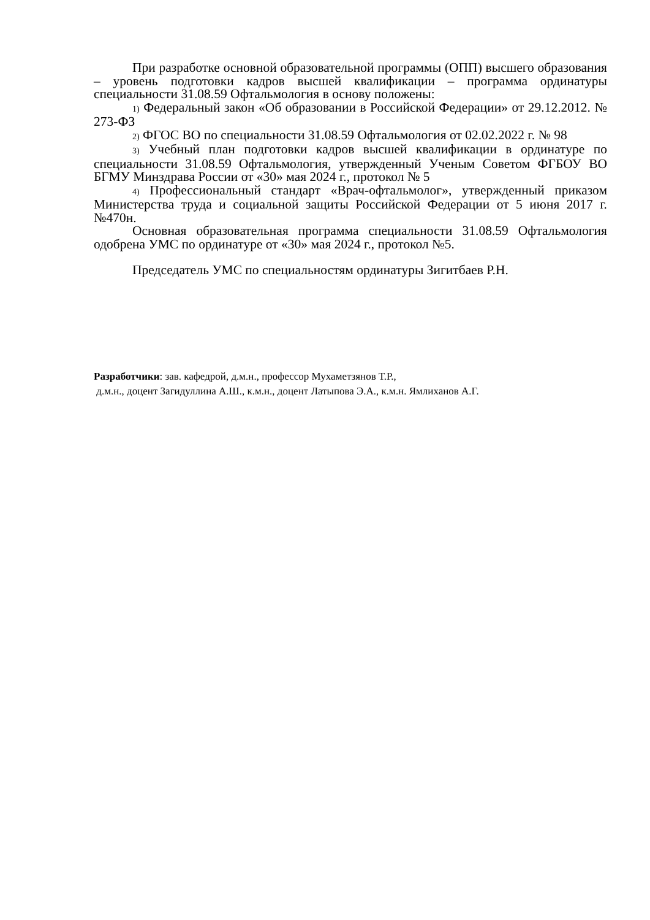При разработке основной образовательной программы (ОПП) высшего образования – уровень подготовки кадров высшей квалификации – программа ординатуры специальности 31.08.59 Офтальмология в основу положены:
1) Федеральный закон «Об образовании в Российской Федерации» от 29.12.2012. № 273-ФЗ
2) ФГОС ВО по специальности 31.08.59 Офтальмология от 02.02.2022 г. № 98
3) Учебный план подготовки кадров высшей квалификации в ординатуре по специальности 31.08.59 Офтальмология, утвержденный Ученым Советом ФГБОУ ВО БГМУ Минздрава России от «30» мая 2024 г., протокол № 5
4) Профессиональный стандарт «Врач-офтальмолог», утвержденный приказом Министерства труда и социальной защиты Российской Федерации от 5 июня 2017 г. №470н.
Основная образовательная программа специальности 31.08.59 Офтальмология одобрена УМС по ординатуре от «30» мая 2024 г., протокол №5.
Председатель УМС по специальностям ординатуры Зигитбаев Р.Н.
Разработчики: зав. кафедрой, д.м.н., профессор Мухаметзянов Т.Р.,
д.м.н., доцент Загидуллина А.Ш., к.м.н., доцент Латыпова Э.А., к.м.н. Ямлиханов А.Г.